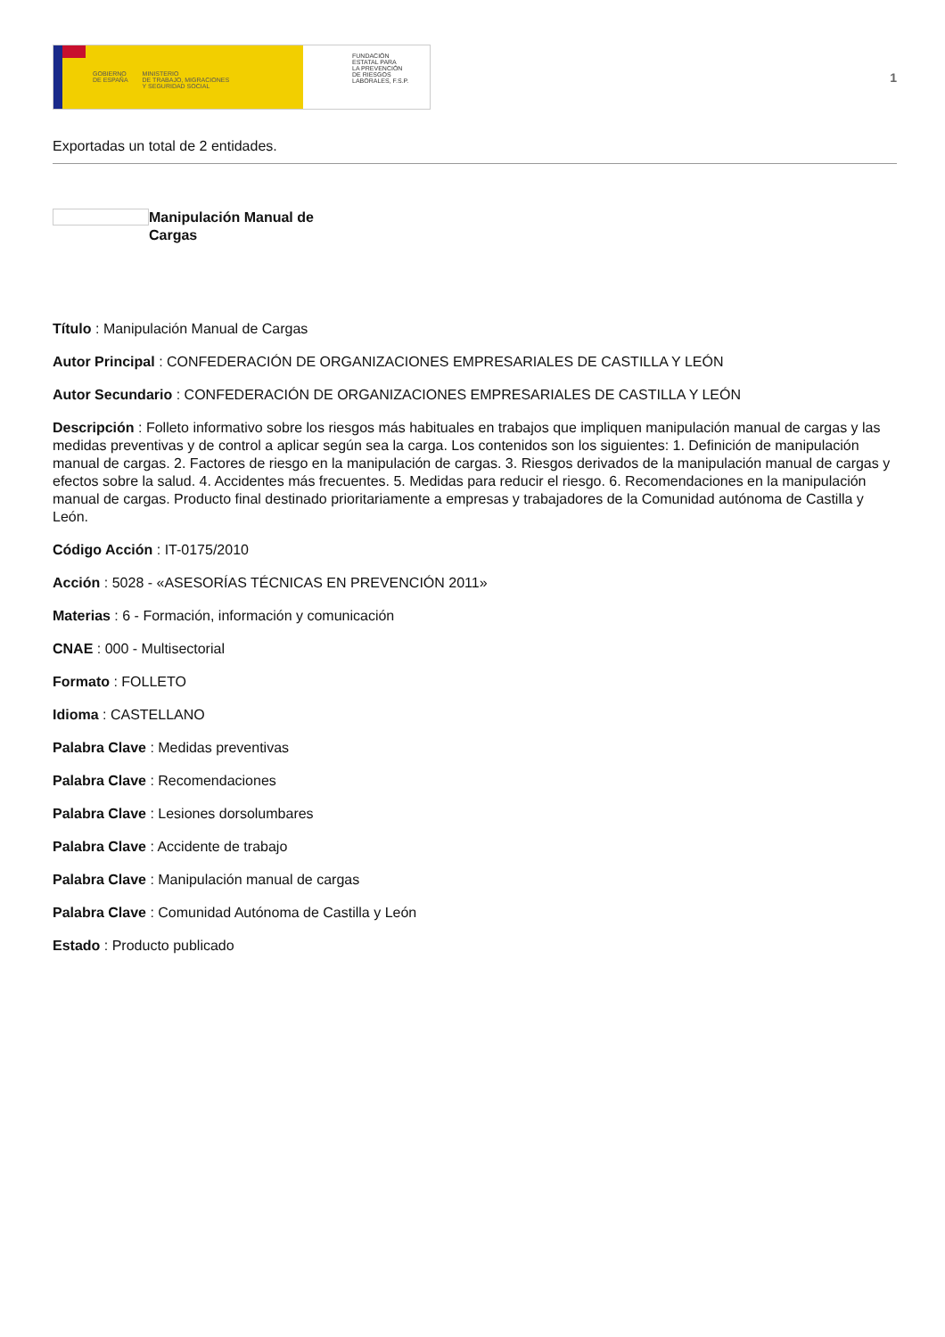GOBIERNO
DE ESPAÑA
MINISTERIO
DE TRABAJO, MIGRACIONES
Y SEGURIDAD SOCIAL
FUNDACIÓN
ESTATAL PARA
LA PREVENCIÓN
DE RIESGOS
LABORALES, F.S.P.
1
Exportadas un total de 2 entidades.
Manipulación Manual de Cargas
Título : Manipulación Manual de Cargas
Autor Principal : CONFEDERACIÓN DE ORGANIZACIONES EMPRESARIALES DE CASTILLA Y LEÓN
Autor Secundario : CONFEDERACIÓN DE ORGANIZACIONES EMPRESARIALES DE CASTILLA Y LEÓN
Descripción : Folleto informativo sobre los riesgos más habituales en trabajos que impliquen manipulación manual de cargas y las medidas preventivas y de control a aplicar según sea la carga. Los contenidos son los siguientes: 1. Definición de manipulación manual de cargas. 2. Factores de riesgo en la manipulación de cargas. 3. Riesgos derivados de la manipulación manual de cargas y efectos sobre la salud. 4. Accidentes más frecuentes. 5. Medidas para reducir el riesgo. 6. Recomendaciones en la manipulación manual de cargas. Producto final destinado prioritariamente a empresas y trabajadores de la Comunidad autónoma de Castilla y León.
Código Acción : IT-0175/2010
Acción : 5028 - «ASESORÍAS TÉCNICAS EN PREVENCIÓN 2011»
Materias : 6 - Formación, información y comunicación
CNAE : 000 - Multisectorial
Formato : FOLLETO
Idioma : CASTELLANO
Palabra Clave : Medidas preventivas
Palabra Clave : Recomendaciones
Palabra Clave : Lesiones dorsolumbares
Palabra Clave : Accidente de trabajo
Palabra Clave : Manipulación manual de cargas
Palabra Clave : Comunidad Autónoma de Castilla y León
Estado : Producto publicado